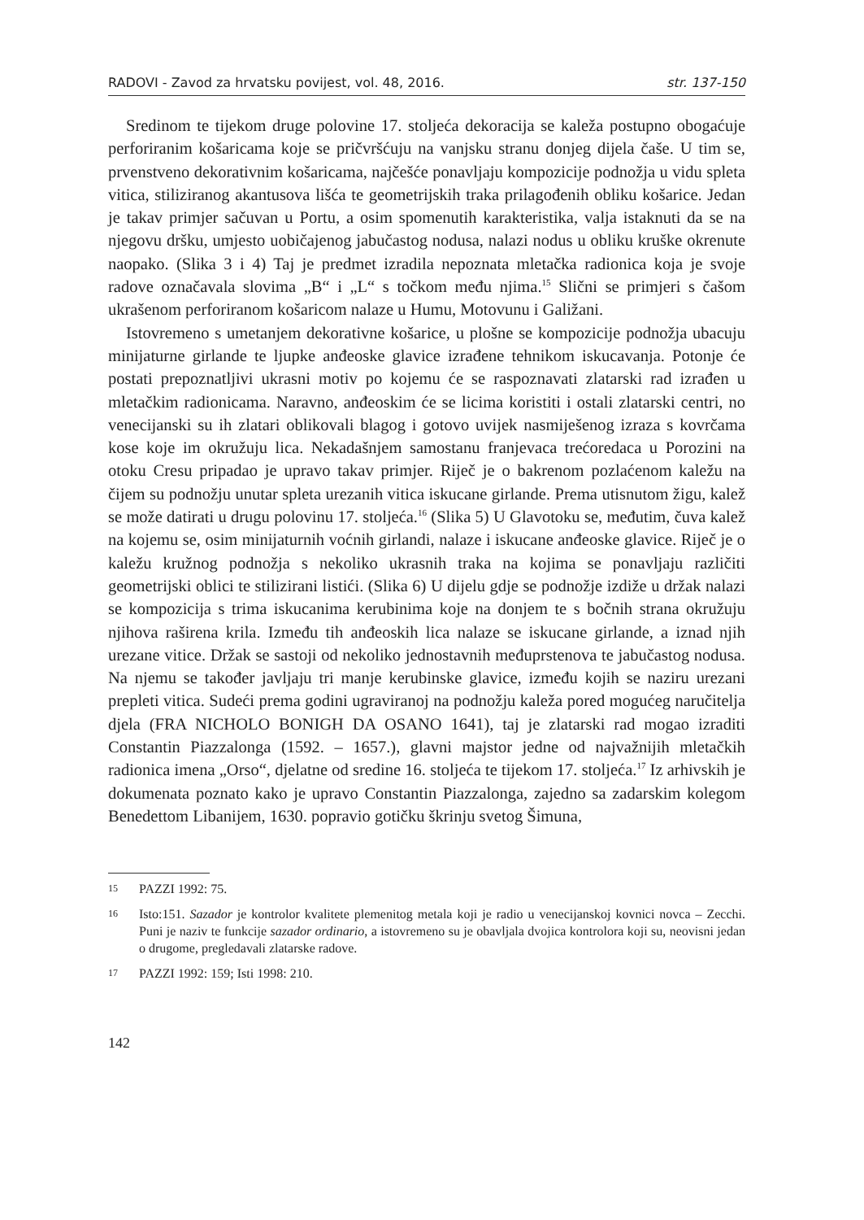RADOVI - Zavod za hrvatsku povijest, vol. 48, 2016. str. 137-150
Sredinom te tijekom druge polovine 17. stoljeća dekoracija se kaleža postupno obogaćuje perforiranim košaricama koje se pričvršćuju na vanjsku stranu donjeg dijela čaše. U tim se, prvenstveno dekorativnim košaricama, najčešće ponavljaju kompozicije podnožja u vidu spleta vitica, stiliziranog akantusova lišća te geometrijskih traka prilagođenih obliku košarice. Jedan je takav primjer sačuvan u Portu, a osim spomenutih karakteristika, valja istaknuti da se na njegovu dršku, umjesto uobičajenog jabučastog nodusa, nalazi nodus u obliku kruške okrenute naopako. (Slika 3 i 4) Taj je predmet izradila nepoznata mletačka radionica koja je svoje radove označavala slovima „B“ i „L“ s točkom među njima.<sup>15</sup> Slični se primjeri s čašom ukrašenom perforiranom košaricom nalaze u Humu, Motovunu i Galižani.
Istovremeno s umetanjem dekorativne košarice, u plošne se kompozicije podnožja ubacuju minijaturne girlande te ljupke anđeoske glavice izrađene tehnikom iskucavanja. Potonje će postati prepoznatljivi ukrasni motiv po kojemu će se raspoznavati zlatarski rad izrađen u mletačkim radionicama. Naravno, anđeoskim će se licima koristiti i ostali zlatarski centri, no venecijanski su ih zlatari oblikovali blagog i gotovo uvijek nasmiješenog izraza s kovrčama kose koje im okružuju lica. Nekadašnjem samostanu franjevaca trećoredaca u Porozini na otoku Cresu pripadao je upravo takav primjer. Riječ je o bakrenom pozlaćenom kaležu na čijem su podnožju unutar spleta urezanih vitica iskucane girlande. Prema utisnutom žigu, kalež se može datirati u drugu polovinu 17. stoljeća.<sup>16</sup> (Slika 5) U Glavotoku se, međutim, čuva kalež na kojemu se, osim minijaturnih voćnih girlandi, nalaze i iskucane anđeoske glavice. Riječ je o kaležu kružnog podnožja s nekoliko ukrasnih traka na kojima se ponavljaju različiti geometrijski oblici te stilizirani listići. (Slika 6) U dijelu gdje se podnožje izdiže u držak nalazi se kompozicija s trima iskucanima kerubinima koje na donjem te s bočnih strana okružuju njihova raširena krila. Između tih anđeoskih lica nalaze se iskucane girlande, a iznad njih urezane vitice. Držak se sastoji od nekoliko jednostavnih međuprstenova te jabučastog nodusa. Na njemu se također javljaju tri manje kerubinske glavice, između kojih se naziru urezani prepleti vitica. Sudeći prema godini ugraviranoj na podnožju kaleža pored mogućeg naručitelja djela (FRA NICHOLO BONIGH DA OSANO 1641), taj je zlatarski rad mogao izraditi Constantin Piazzalonga (1592. – 1657.), glavni majstor jedne od najvažnijih mletačkih radionica imena „Orso“, djelatne od sredine 16. stoljeća te tijekom 17. stoljeća.<sup>17</sup> Iz arhivskih je dokumenata poznato kako je upravo Constantin Piazzalonga, zajedno sa zadarskim kolegom Benedettom Libanijem, 1630. popravio gotičku škrinju svetog Šimuna,
15
PAZZI 1992: 75.
16
Isto:151. Sazador je kontrolor kvalitete plemenitog metala koji je radio u venecijanskoj kovnici novca – Zecchi. Puni je naziv te funkcije sazador ordinario, a istovremeno su je obavljala dvojica kontrolora koji su, neovisni jedan o drugome, pregledavali zlatarske radove.
17
PAZZI 1992: 159; Isti 1998: 210.
142